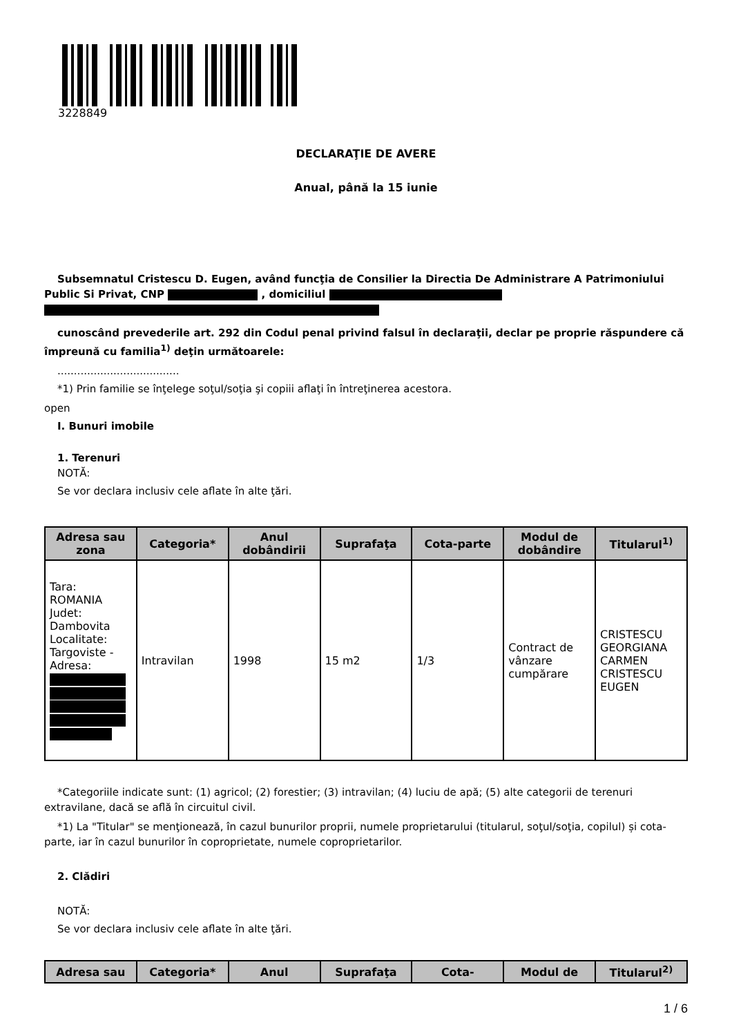3228849
DECLARAŢIE DE AVERE
Anual, până la 15 iunie
Subsemnatul Cristescu D. Eugen, având funcţia de Consilier la Directia De Administrare A Patrimoniului Public Si Privat, CNP , domiciliul
cunoscând prevederile art. 292 din Codul penal privind falsul în declaraţii, declar pe proprie răspundere că împreună cu familia<sup>1)</sup> deţin următoarele:
.....................................
*1) Prin familie se înţelege soţul/soţia şi copiii aflaţi în întreţinerea acestora.
open
I. Bunuri imobile
1. Terenuri
NOTĂ:
Se vor declara inclusiv cele aflate în alte ţări.
| Adresa sau zona | Categoria* | Anul dobândirii | Suprafaţa | Cota-parte | Modul de dobândire | Titularul<sup>1)</sup> |
| --- | --- | --- | --- | --- | --- | --- |
| Tara: ROMANIA Judet: Dambovita Localitate: Targoviste - Adresa: | Intravilan | 1998 | 15 m2 | 1/3 | Contract de vânzare cumpărare | CRISTESCU GEORGIANA CARMEN CRISTESCU EUGEN |
*Categoriile indicate sunt: (1) agricol; (2) forestier; (3) intravilan; (4) luciu de apă; (5) alte categorii de terenuri extravilane, dacă se află în circuitul civil.
*1) La "Titular" se menţionează, în cazul bunurilor proprii, numele proprietarului (titularul, soţul/soţia, copilul) și cota-parte, iar în cazul bunurilor în coproprietate, numele coproprietarilor.
2. Clădiri
NOTĂ:
Se vor declara inclusiv cele aflate în alte ţări.
| Adresa sau | Categoria* | Anul | Suprafaţa | Cota- | Modul de | Titularul<sup>2)</sup> |
| --- | --- | --- | --- | --- | --- | --- |
1 / 6